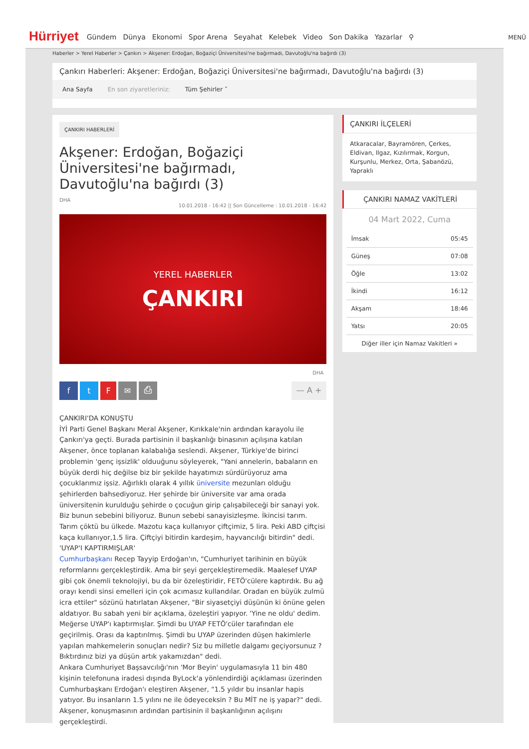Hürriyet
Gündem Dünya Ekonomi Spor Arena Seyahat Kelebek Video Son Dakika Yazarlar ⚲
MENÜ
Haberler > Yerel Haberler > Çankırı > Akşener: Erdoğan, Boğaziçi Üniversitesi'ne bağırmadı, Davutoğlu'na bağırdı (3)
Çankırı Haberleri: Akşener: Erdoğan, Boğaziçi Üniversitesi'ne bağırmadı, Davutoğlu'na bağırdı (3)
Ana Sayfa En son ziyaretleriniz: Tüm Şehirler ˅
ÇANKIRI HABERLERİ
Akşener: Erdoğan, Boğaziçi Üniversitesi'ne bağırmadı, Davutoğlu'na bağırdı (3)
DHA
10.01.2018 - 16:42 || Son Güncelleme : 10.01.2018 - 16:42
YEREL HABERLER
ÇANKIRI
DHA
ftF ✉ ⎙
— A +
ÇANKIRI'DA KONUŞTU
İYİ Parti Genel Başkanı Meral Akşener, Kırıkkale'nin ardından karayolu ile Çankırı'ya geçti. Burada partisinin il başkanlığı binasının açılışına katılan Akşener, önce toplanan kalabalığa seslendi. Akşener, Türkiye'de birinci problemin 'genç işsizlik' olduuğunu söyleyerek, "Yani annelerin, babaların en büyük derdi hiç değilse biz bir şekilde hayatımızı sürdürüyoruz ama çocuklarımız işsiz. Ağırlıklı olarak 4 yıllık üniversite mezunları olduğu şehirlerden bahsediyoruz. Her şehirde bir üniversite var ama orada üniversitenin kurulduğu şehirde o çocuğun girip çalışabileceği bir sanayi yok. Biz bunun sebebini biliyoruz. Bunun sebebi sanayisizleşme. İkincisi tarım. Tarım çöktü bu ülkede. Mazotu kaça kullanıyor çiftçimiz, 5 lira. Peki ABD çiftçisi kaça kullanıyor,1.5 lira. Çiftçiyi bitirdin kardeşim, hayvancılığı bitirdin" dedi.
'UYAP'I KAPTIRMIŞLAR'
Cumhurbaşkanı Recep Tayyip Erdoğan'ın, "Cumhuriyet tarihinin en büyük reformlarını gerçekleştirdik. Ama bir şeyi gerçekleştiremedik. Maalesef UYAP gibi çok önemli teknolojiyi, bu da bir özeleştiridir, FETÖ'cülere kaptırdık. Bu ağ orayı kendi sinsi emelleri için çok acımasız kullandılar. Oradan en büyük zulmü icra ettiler" sözünü hatırlatan Akşener, "Bir siyasetçiyi düşünün ki önüne gelen aldatıyor. Bu sabah yeni bir açıklama, özeleştiri yapıyor. 'Yine ne oldu' dedim. Meğerse UYAP'ı kaptırmışlar. Şimdi bu UYAP FETÖ'cüler tarafından ele geçirilmiş. Orası da kaptırılmış. Şimdi bu UYAP üzerinden düşen hakimlerle yapılan mahkemelerin sonuçları nedir? Siz bu milletle dalgamı geçiyorsunuz ? Bıktırdınız bizi ya düşün artık yakamızdan" dedi.
Ankara Cumhuriyet Başsavcılığı'nın 'Mor Beyin' uygulamasıyla 11 bin 480 kişinin telefonuna iradesi dışında ByLock'a yönlendirdiği açıklaması üzerinden Cumhurbaşkanı Erdoğan'ı eleştiren Akşener, "1.5 yıldır bu insanlar hapis yatıyor. Bu insanların 1.5 yılını ne ile ödeyeceksin ? Bu MİT ne iş yapar?" dedi. Akşener, konuşmasının ardından partisinin il başkanlığının açılışını gerçekleştirdi.
ÇANKIRI İLÇELERİ
Atkaracalar, Bayramören, Çerkes, Eldivan, Ilgaz, Kızılırmak, Korgun, Kurşunlu, Merkez, Orta, Şabanözü, Yapraklı
ÇANKIRI NAMAZ VAKİTLERİ
04 Mart 2022, Cuma
| İmsak | 05:45 |
| Güneş | 07:08 |
| Öğle | 13:02 |
| İkindi | 16:12 |
| Akşam | 18:46 |
| Yatsı | 20:05 |
Diğer iller için Namaz Vakitleri »